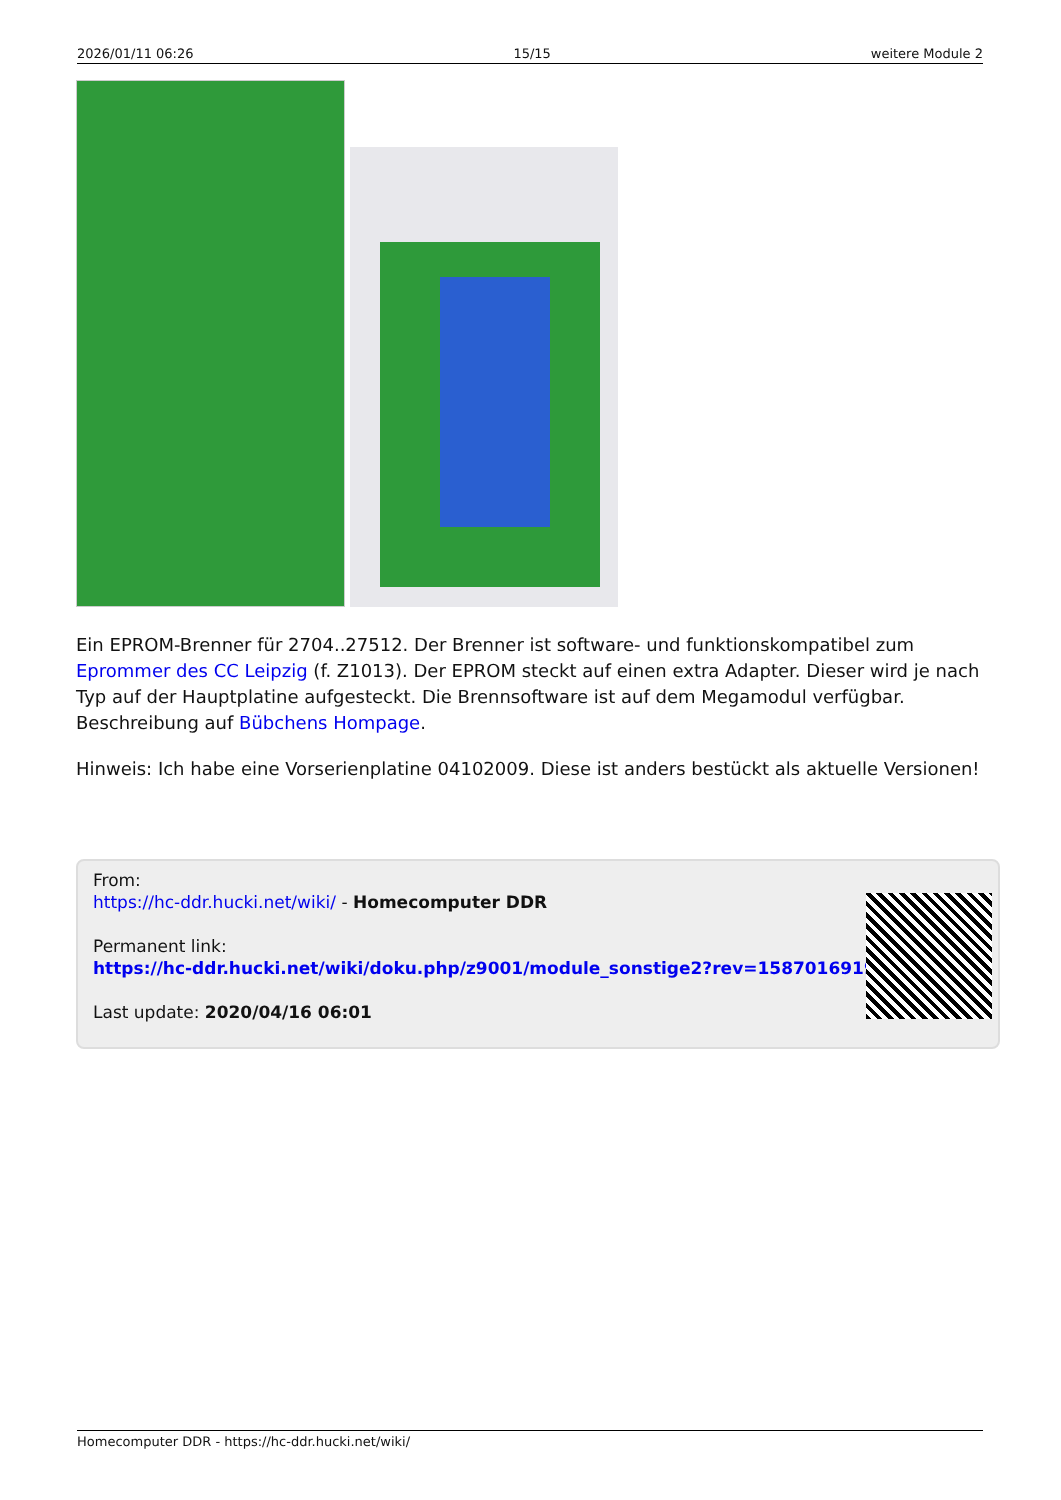2026/01/11 06:26 15/15 weitere Module 2
Ein EPROM-Brenner für 2704..27512. Der Brenner ist software- und funktionskompatibel zum Eprommer des CC Leipzig (f. Z1013). Der EPROM steckt auf einen extra Adapter. Dieser wird je nach Typ auf der Hauptplatine aufgesteckt. Die Brennsoftware ist auf dem Megamodul verfügbar. Beschreibung auf Bübchens Hompage.
Hinweis: Ich habe eine Vorserienplatine 04102009. Diese ist anders bestückt als aktuelle Versionen!
From:
https://hc-ddr.hucki.net/wiki/ - Homecomputer DDR
Permanent link:
https://hc-ddr.hucki.net/wiki/doku.php/z9001/module_sonstige2?rev=1587016919
Last update: 2020/04/16 06:01
Homecomputer DDR - https://hc-ddr.hucki.net/wiki/